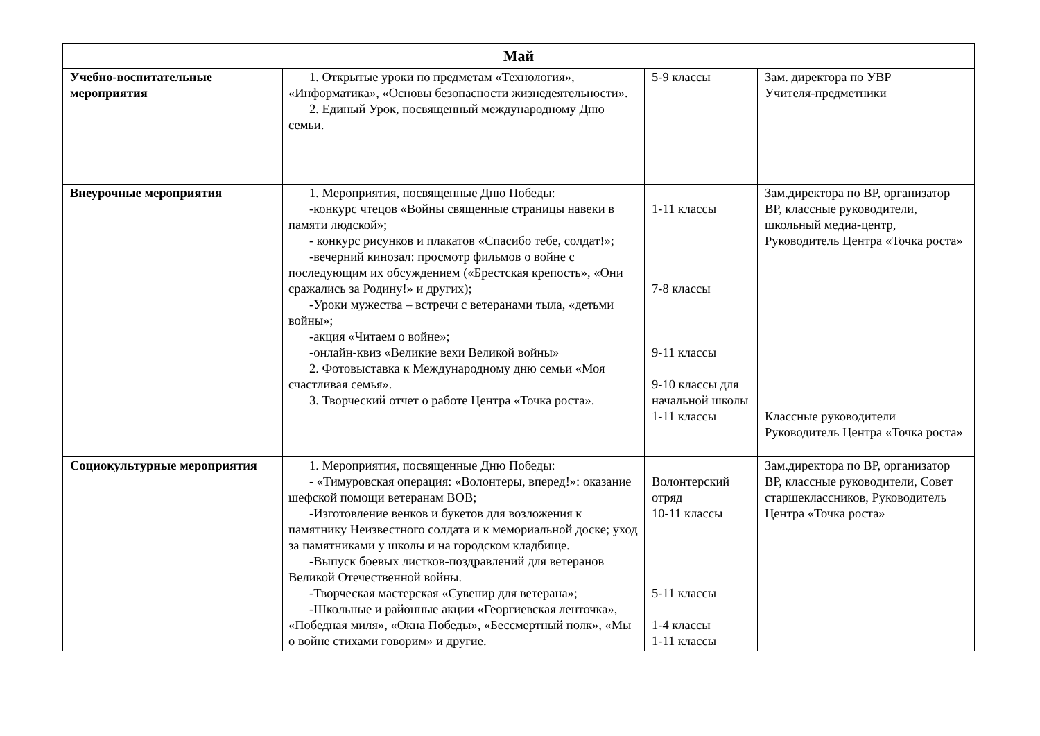| Май | | | |
| --- | --- | --- | --- |
| Учебно-воспитательные мероприятия | 1. Открытые уроки по предметам «Технология», «Информатика», «Основы безопасности жизнедеятельности». 2. Единый Урок, посвященный международному Дню семьи. | 5-9 классы | Зам. директора по УВР Учителя-предметники |
| Внеурочные мероприятия | 1. Мероприятия, посвященные Дню Победы: -конкурс чтецов «Войны священные страницы навеки в памяти людской»; - конкурс рисунков и плакатов «Спасибо тебе, солдат!»; -вечерний кинозал: просмотр фильмов о войне с последующим их обсуждением («Брестская крепость», «Они сражались за Родину!» и других); -Уроки мужества – встречи с ветеранами тыла, «детьми войны»; -акция «Читаем о войне»; -онлайн-квиз «Великие вехи Великой войны» 2. Фотовыставка к Международному дню семьи «Моя счастливая семья». 3. Творческий отчет о работе Центра «Точка роста». | 1-11 классы 7-8 классы 9-11 классы 9-10 классы для начальной школы 1-11 классы | Зам.директора по ВР, организатор ВР, классные руководители, школьный медиа-центр, Руководитель Центра «Точка роста» Классные руководители Руководитель Центра «Точка роста» |
| Социокультурные мероприятия | 1. Мероприятия, посвященные Дню Победы: - «Тимуровская операция: «Волонтеры, вперед!»: оказание шефской помощи ветеранам ВОВ; -Изготовление венков и букетов для возложения к памятнику Неизвестного солдата и к мемориальной доске; уход за памятниками у школы и на городском кладбище. -Выпуск боевых листков-поздравлений для ветеранов Великой Отечественной войны. -Творческая мастерская «Сувенир для ветерана»; -Школьные и районные акции «Георгиевская ленточка», «Победная миля», «Окна Победы», «Бессмертный полк», «Мы о войне стихами говорим» и другие. | Волонтерский отряд 10-11 классы 5-11 классы 1-4 классы 1-11 классы | Зам.директора по ВР, организатор ВР, классные руководители, Совет старшеклассников, Руководитель Центра «Точка роста» |